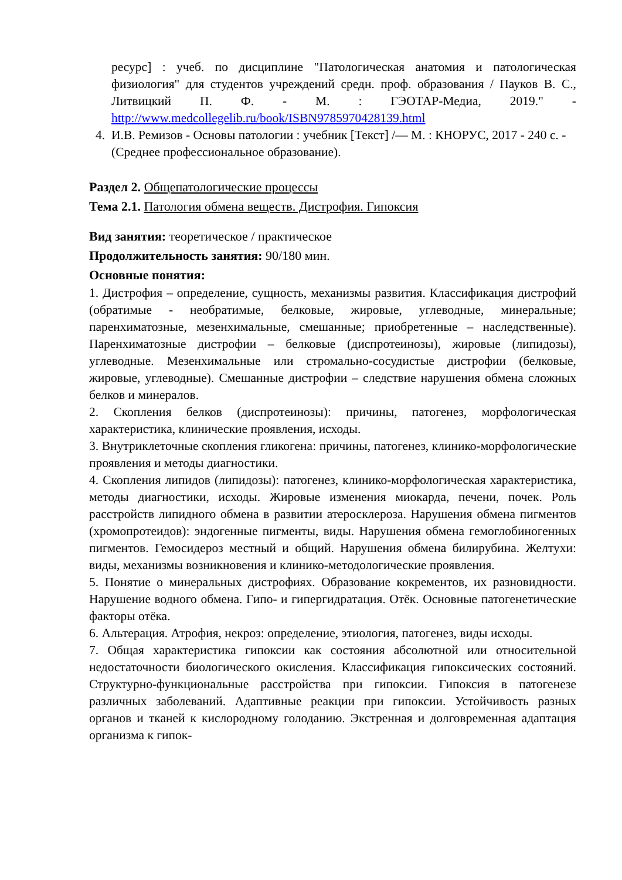ресурс] : учеб. по дисциплине "Патологическая анатомия и патологическая физиология" для студентов учреждений средн. проф. образования / Пауков В. С., Литвицкий П. Ф. - М. : ГЭОТАР-Медиа, 2019." - http://www.medcollegelib.ru/book/ISBN9785970428139.html
4. И.В. Ремизов - Основы патологии : учебник [Текст] /— М. : КНОРУС, 2017 - 240 с. - (Среднее профессиональное образование).
Раздел 2. Общепатологические процессы
Тема 2.1. Патология обмена веществ. Дистрофия. Гипоксия
Вид занятия: теоретическое / практическое
Продолжительность занятия: 90/180 мин.
Основные понятия:
1. Дистрофия – определение, сущность, механизмы развития. Классификация дистрофий (обратимые - необратимые, белковые, жировые, углеводные, минеральные; паренхиматозные, мезенхимальные, смешанные; приобретенные – наследственные). Паренхиматозные дистрофии – белковые (диспротеинозы), жировые (липидозы), углеводные. Мезенхимальные или стромально-сосудистые дистрофии (белковые, жировые, углеводные). Смешанные дистрофии – следствие нарушения обмена сложных белков и минералов.
2. Скопления белков (диспротеинозы): причины, патогенез, морфологическая характеристика, клинические проявления, исходы.
3. Внутриклеточные скопления гликогена: причины, патогенез, клинико-морфологические проявления и методы диагностики.
4. Скопления липидов (липидозы): патогенез, клинико-морфологическая характеристика, методы диагностики, исходы. Жировые изменения миокарда, печени, почек. Роль расстройств липидного обмена в развитии атеросклероза. Нарушения обмена пигментов (хромопротеидов): эндогенные пигменты, виды. Нарушения обмена гемоглобиногенных пигментов. Гемосидероз местный и общий. Нарушения обмена билирубина. Желтухи: виды, механизмы возникновения и клинико-методологические проявления.
5. Понятие о минеральных дистрофиях. Образование кокрементов, их разновидности. Нарушение водного обмена. Гипо- и гипергидратация. Отёк. Основные патогенетические факторы отёка.
6. Альтерация. Атрофия, некроз: определение, этиология, патогенез, виды исходы.
7. Общая характеристика гипоксии как состояния абсолютной или относительной недостаточности биологического окисления. Классификация гипоксических состояний. Структурно-функциональные расстройства при гипоксии. Гипоксия в патогенезе различных заболеваний. Адаптивные реакции при гипоксии. Устойчивость разных органов и тканей к кислородному голоданию. Экстренная и долговременная адаптация организма к гипок-